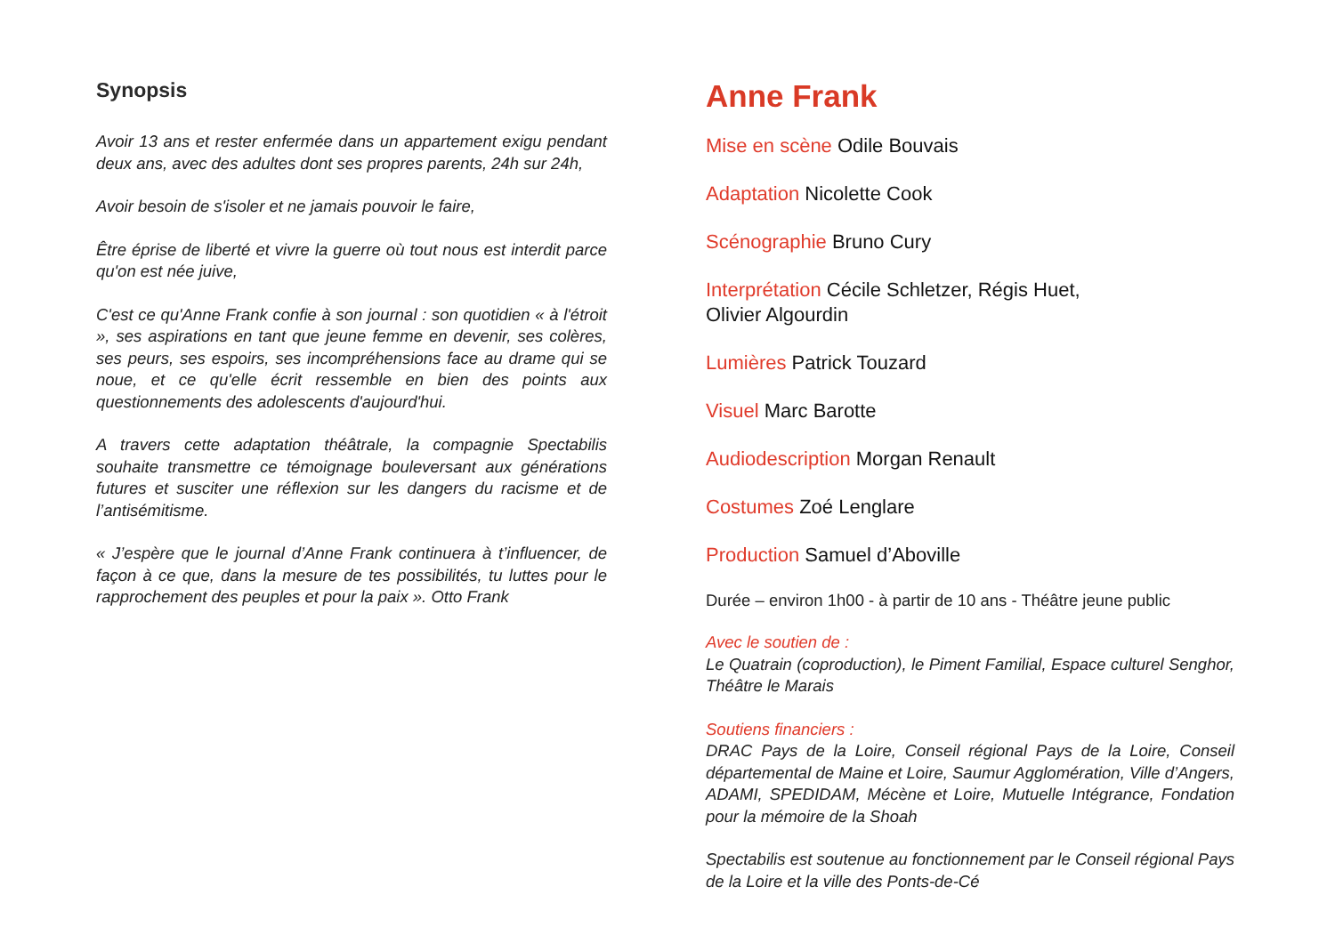Synopsis
Avoir 13 ans et rester enfermée dans un appartement exigu pendant deux ans, avec des adultes dont ses propres parents, 24h sur 24h,
Avoir besoin de s'isoler et ne jamais pouvoir le faire,
Être éprise de liberté et vivre la guerre où tout nous est interdit parce qu'on est née juive,
C'est ce qu'Anne Frank confie à son journal : son quotidien « à l'étroit », ses aspirations en tant que jeune femme en devenir, ses colères, ses peurs, ses espoirs, ses incompréhensions face au drame qui se noue, et ce qu'elle écrit ressemble en bien des points aux questionnements des adolescents d'aujourd'hui.
A travers cette adaptation théâtrale, la compagnie Spectabilis souhaite transmettre ce témoignage bouleversant aux générations futures et susciter une réflexion sur les dangers du racisme et de l’antisémitisme.
« J’espère que le journal d’Anne Frank continuera à t’influencer, de façon à ce que, dans la mesure de tes possibilités, tu luttes pour le rapprochement des peuples et pour la paix ». Otto Frank
Anne Frank
Mise en scène Odile Bouvais
Adaptation Nicolette Cook
Scénographie Bruno Cury
Interprétation Cécile Schletzer, Régis Huet,
Olivier Algourdin
Lumières Patrick Touzard
Visuel Marc Barotte
Audiodescription Morgan Renault
Costumes Zoé Lenglare
Production Samuel d’Aboville
Durée – environ 1h00 - à partir de 10 ans - Théâtre jeune public
Avec le soutien de :
Le Quatrain (coproduction), le Piment Familial, Espace culturel Senghor, Théâtre le Marais
Soutiens financiers :
DRAC Pays de la Loire, Conseil régional Pays de la Loire, Conseil départemental de Maine et Loire, Saumur Agglomération, Ville d’Angers, ADAMI, SPEDIDAM, Mécène et Loire, Mutuelle Intégrance, Fondation pour la mémoire de la Shoah
Spectabilis est soutenue au fonctionnement par le Conseil régional Pays de la Loire et la ville des Ponts-de-Cé